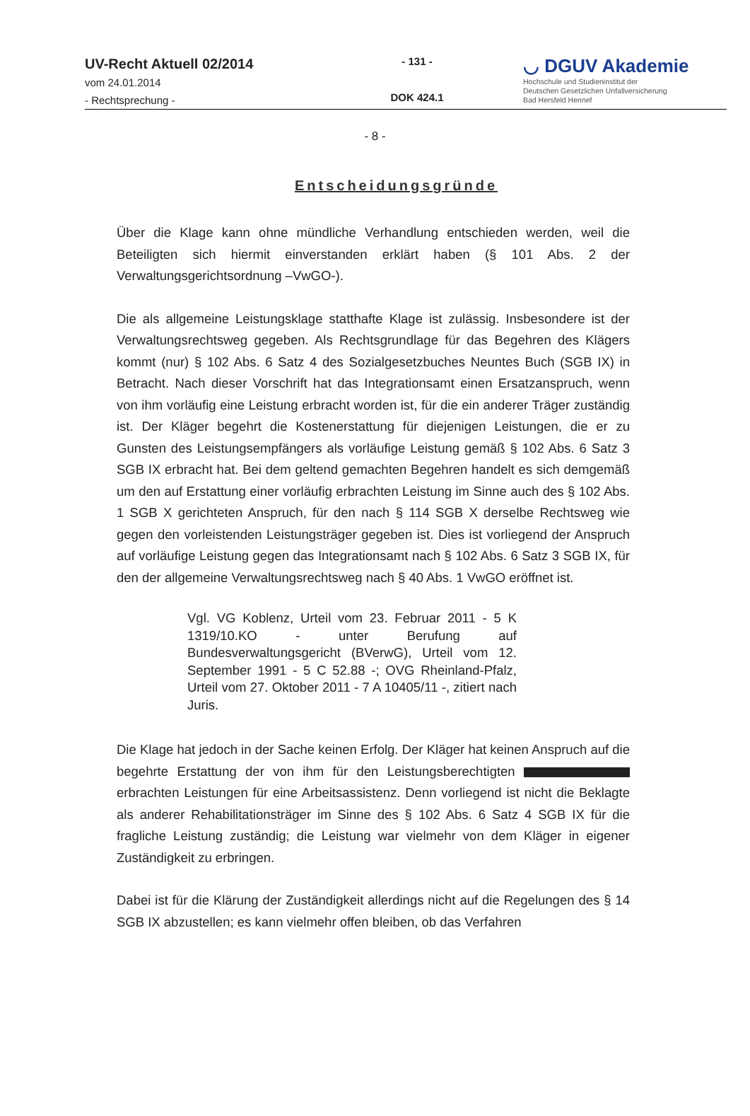UV-Recht Aktuell 02/2014
vom 24.01.2014
- Rechtsprechung -
- 131 -
DOK 424.1
◡ DGUV Akademie
Hochschule und Studieninstitut der
Deutschen Gesetzlichen Unfallversicherung
Bad Hersfeld Hennef
- 8 -
Entscheidungsgründe
Über die Klage kann ohne mündliche Verhandlung entschieden werden, weil die Beteiligten sich hiermit einverstanden erklärt haben (§ 101 Abs. 2 der Verwaltungsgerichtsordnung –VwGO-).
Die als allgemeine Leistungsklage statthafte Klage ist zulässig. Insbesondere ist der Verwaltungsrechtsweg gegeben. Als Rechtsgrundlage für das Begehren des Klägers kommt (nur) § 102 Abs. 6 Satz 4 des Sozialgesetzbuches Neuntes Buch (SGB IX) in Betracht. Nach dieser Vorschrift hat das Integrationsamt einen Ersatzanspruch, wenn von ihm vorläufig eine Leistung erbracht worden ist, für die ein anderer Träger zuständig ist. Der Kläger begehrt die Kostenerstattung für diejenigen Leistungen, die er zu Gunsten des Leistungsempfängers als vorläufige Leistung gemäß § 102 Abs. 6 Satz 3 SGB IX erbracht hat. Bei dem geltend gemachten Begehren handelt es sich demgemäß um den auf Erstattung einer vorläufig erbrachten Leistung im Sinne auch des § 102 Abs. 1 SGB X gerichteten Anspruch, für den nach § 114 SGB X derselbe Rechtsweg wie gegen den vorleistenden Leistungsträger gegeben ist. Dies ist vorliegend der Anspruch auf vorläufige Leistung gegen das Integrationsamt nach § 102 Abs. 6 Satz 3 SGB IX, für den der allgemeine Verwaltungsrechtsweg nach § 40 Abs. 1 VwGO eröffnet ist.
Vgl. VG Koblenz, Urteil vom 23. Februar 2011 - 5 K 1319/10.KO - unter Berufung auf Bundesverwaltungsgericht (BVerwG), Urteil vom 12. September 1991 - 5 C 52.88 -; OVG Rheinland-Pfalz, Urteil vom 27. Oktober 2011 - 7 A 10405/11 -, zitiert nach Juris.
Die Klage hat jedoch in der Sache keinen Erfolg. Der Kläger hat keinen Anspruch auf die begehrte Erstattung der von ihm für den Leistungsberechtigten erbrachten Leistungen für eine Arbeitsassistenz. Denn vorliegend ist nicht die Beklagte als anderer Rehabilitationsträger im Sinne des § 102 Abs. 6 Satz 4 SGB IX für die fragliche Leistung zuständig; die Leistung war vielmehr von dem Kläger in eigener Zuständigkeit zu erbringen.
Dabei ist für die Klärung der Zuständigkeit allerdings nicht auf die Regelungen des § 14 SGB IX abzustellen; es kann vielmehr offen bleiben, ob das Verfahren